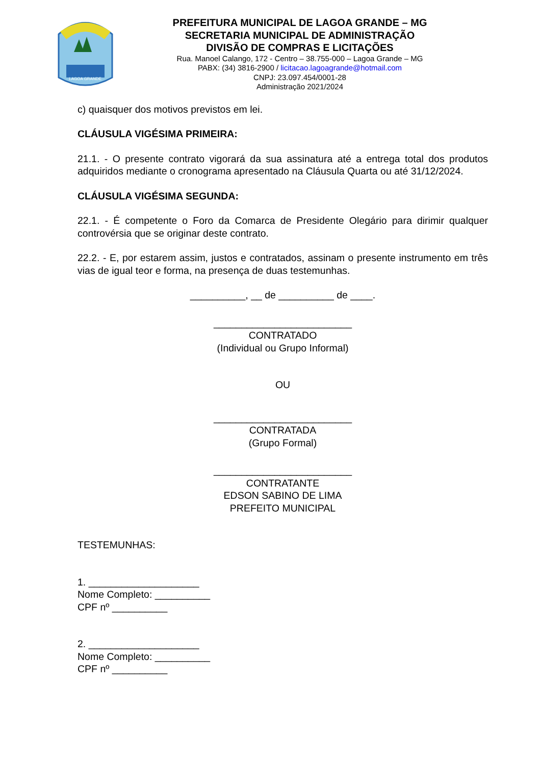LAGOA GRANDE
PREFEITURA MUNICIPAL DE LAGOA GRANDE – MG
SECRETARIA MUNICIPAL DE ADMINISTRAÇÃO
DIVISÃO DE COMPRAS E LICITAÇÕES
Rua. Manoel Calango, 172 - Centro – 38.755-000 – Lagoa Grande – MG
PABX: (34) 3816-2900 / licitacao.lagoagrande@hotmail.com
CNPJ: 23.097.454/0001-28
Administração 2021/2024
c) quaisquer dos motivos previstos em lei.
CLÁUSULA VIGÉSIMA PRIMEIRA:
21.1. - O presente contrato vigorará da sua assinatura até a entrega total dos produtos adquiridos mediante o cronograma apresentado na Cláusula Quarta ou até 31/12/2024.
CLÁUSULA VIGÉSIMA SEGUNDA:
22.1. - É competente o Foro da Comarca de Presidente Olegário para dirimir qualquer controvérsia que se originar deste contrato.
22.2. - E, por estarem assim, justos e contratados, assinam o presente instrumento em três vias de igual teor e forma, na presença de duas testemunhas.
__________, __ de __________ de ____.
_________________________
CONTRATADO
(Individual ou Grupo Informal)
OU
_________________________
CONTRATADA
(Grupo Formal)
_________________________
CONTRATANTE
EDSON SABINO DE LIMA
PREFEITO MUNICIPAL
TESTEMUNHAS:
1. ____________________
Nome Completo: __________
CPF nº __________
2. ____________________
Nome Completo: __________
CPF nº __________